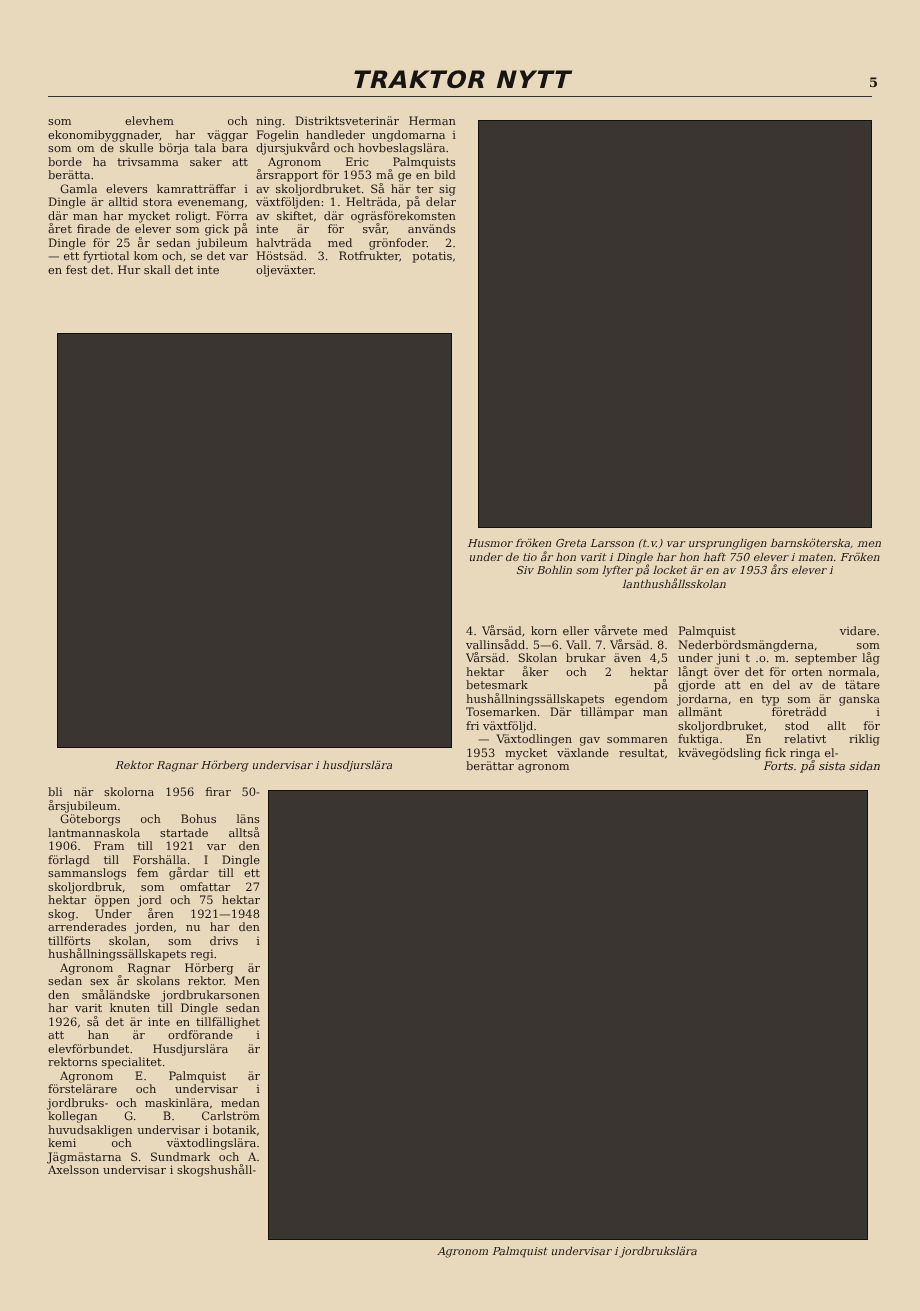TRAKTOR NYTT
5
som elevhem och ekonomibyggnader, har väggar som om de skulle börja tala bara borde ha trivsamma saker att berätta.
Gamla elevers kamratträffar i Dingle är alltid stora evenemang, där man har mycket roligt. Förra året firade de elever som gick på Dingle för 25 år sedan jubileum — ett fyrtiotal kom och, se det var en fest det. Hur skall det inte
ning. Distriktsveterinär Herman Fogelin handleder ungdomarna i djursjukvård och hovbeslagslära.
Agronom Eric Palmquists årsrapport för 1953 må ge en bild av skoljordbruket. Så här ter sig växtföljden: 1. Helträda, på delar av skiftet, där ogräsförekomsten inte är för svår, används halvträda med grönfoder. 2. Höstsäd. 3. Rotfrukter, potatis, oljeväxter.
Husmor fröken Greta Larsson (t.v.) var ursprungligen barnsköterska, men under de tio år hon varit i Dingle har hon haft 750 elever i maten. Fröken Siv Bohlin som lyfter på locket är en av 1953 års elever i lanthushållsskolan
Rektor Ragnar Hörberg undervisar i husdjurslära
4. Vårsäd, korn eller vårvete med vallinsådd. 5—6. Vall. 7. Vårsäd. 8. Vårsäd. Skolan brukar även 4,5 hektar åker och 2 hektar betesmark på hushållningssällskapets egendom Tosemarken. Där tillämpar man fri växtföljd.
— Växtodlingen gav sommaren 1953 mycket växlande resultat, berättar agronom
Palmquist vidare. Nederbördsmängderna, som under juni t .o. m. september låg långt över det för orten normala, gjorde att en del av de tätare jordarna, en typ som är ganska allmänt företrädd i skoljordbruket, stod allt för fuktiga. En relativt riklig kvävegödsling fick ringa el-
Forts. på sista sidan
bli när skolorna 1956 firar 50-årsjubileum.
Göteborgs och Bohus läns lantmannaskola startade alltså 1906. Fram till 1921 var den förlagd till Forshälla. I Dingle sammanslogs fem gårdar till ett skoljordbruk, som omfattar 27 hektar öppen jord och 75 hektar skog. Under åren 1921—1948 arrenderades jorden, nu har den tillförts skolan, som drivs i hushållningssällskapets regi.
Agronom Ragnar Hörberg är sedan sex år skolans rektor. Men den småländske jordbrukarsonen har varit knuten till Dingle sedan 1926, så det är inte en tillfällighet att han är ordförande i elevförbundet. Husdjurslära är rektorns specialitet.
Agronom E. Palmquist är förstelärare och undervisar i jordbruks- och maskinlära, medan kollegan G. B. Carlström huvudsakligen undervisar i botanik, kemi och växtodlingslära. Jägmästarna S. Sundmark och A. Axelsson undervisar i skogshushåll-
Agronom Palmquist undervisar i jordbrukslära